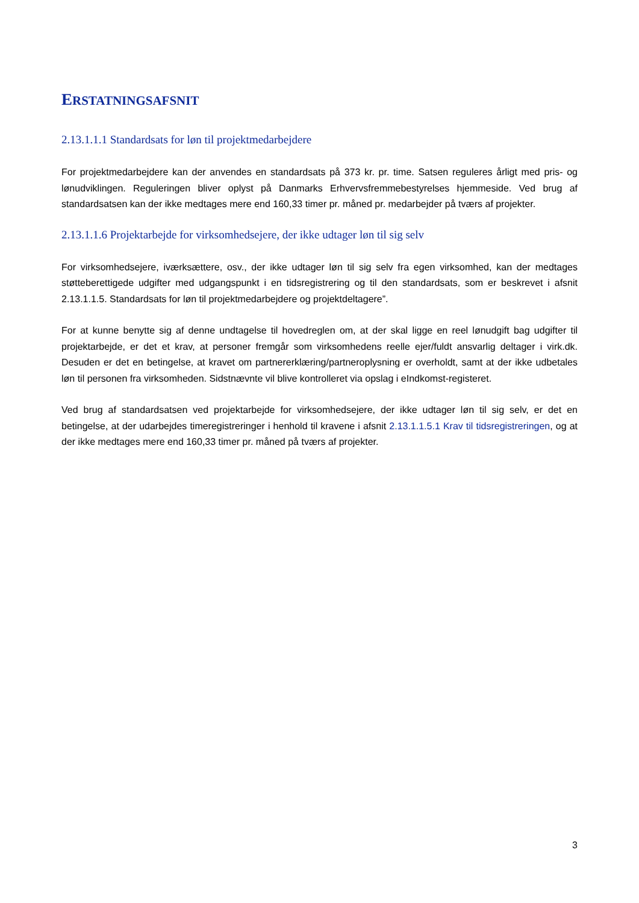ERSTATNINGSAFSNIT
2.13.1.1.1 Standardsats for løn til projektmedarbejdere
For projektmedarbejdere kan der anvendes en standardsats på 373 kr. pr. time. Satsen reguleres årligt med pris- og lønudviklingen. Reguleringen bliver oplyst på Danmarks Erhvervsfremmebestyrelses hjemmeside. Ved brug af standardsatsen kan der ikke medtages mere end 160,33 timer pr. måned pr. medarbejder på tværs af projekter.
2.13.1.1.6 Projektarbejde for virksomhedsejere, der ikke udtager løn til sig selv
For virksomhedsejere, iværksættere, osv., der ikke udtager løn til sig selv fra egen virksomhed, kan der medtages støtteberettigede udgifter med udgangspunkt i en tidsregistrering og til den standardsats, som er beskrevet i afsnit 2.13.1.1.5. Standardsats for løn til projektmedarbejdere og projektdeltagere”.
For at kunne benytte sig af denne undtagelse til hovedreglen om, at der skal ligge en reel lønudgift bag udgifter til projektarbejde, er det et krav, at personer fremgår som virksomhedens reelle ejer/fuldt ansvarlig deltager i virk.dk. Desuden er det en betingelse, at kravet om partnererklæring/partneroplysning er overholdt, samt at der ikke udbetales løn til personen fra virksomheden. Sidstnævnte vil blive kontrolleret via opslag i eIndkomst-registeret.
Ved brug af standardsatsen ved projektarbejde for virksomhedsejere, der ikke udtager løn til sig selv, er det en betingelse, at der udarbejdes timeregistreringer i henhold til kravene i afsnit 2.13.1.1.5.1 Krav til tidsregistreringen, og at der ikke medtages mere end 160,33 timer pr. måned på tværs af projekter.
3